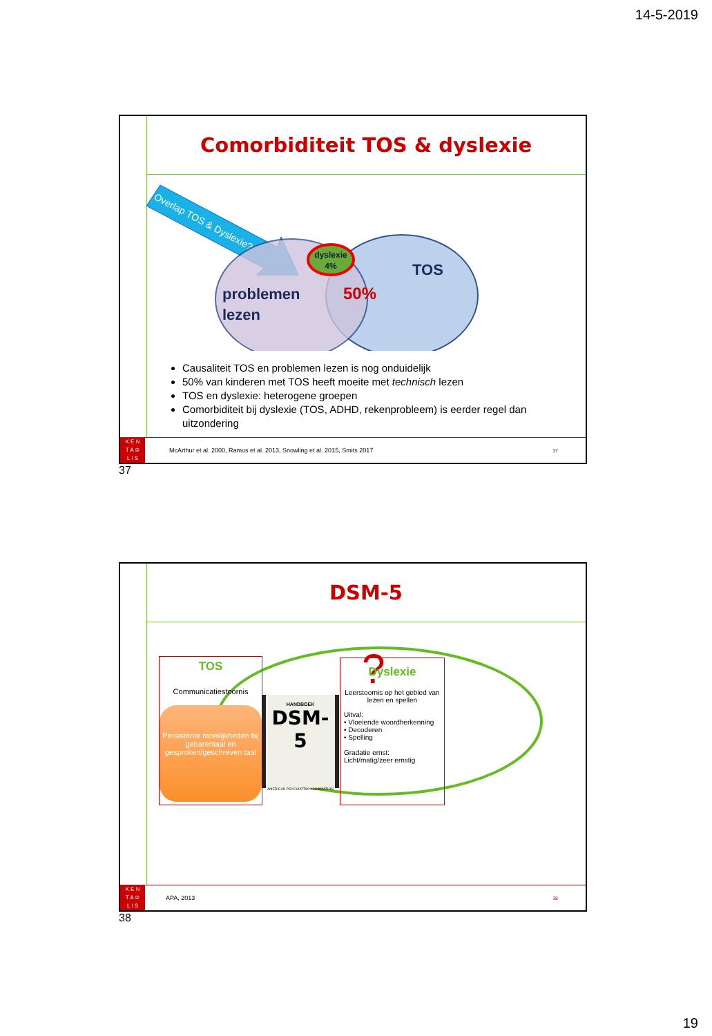14-5-2019
Comorbiditeit TOS & dyslexie
Overlap TOS & Dyslexie?
dyslexie
4%
TOS
problemen
lezen
50%
Causaliteit TOS en problemen lezen is nog onduidelijk
50% van kinderen met TOS heeft moeite met technisch lezen
TOS en dyslexie: heterogene groepen
Comorbiditeit bij dyslexie (TOS, ADHD, rekenprobleem) is eerder regel dan uitzondering
K E N
T A ♔
L I S
McArthur et al. 2000, Ramus et al. 2013, Snowling et al. 2015, Smits 2017 37
37
DSM-5
?
TOS
Communicatiestoornis
Persistente moeilijkheden bij gebarentaal en gesproken/geschreven taal
HANDBOEK
DSM-5
AMERICAN PSYCHIATRIC ASSOCIATION
Dyslexie
Leerstoornis op het gebied van lezen en spellen
Uitval:
• Vloeiende woordherkenning
• Decoderen
• Spelling
Gradatie ernst:
Licht/matig/zeer ernstig
K E N
T A ♔
L I S
APA, 2013 38
38
19